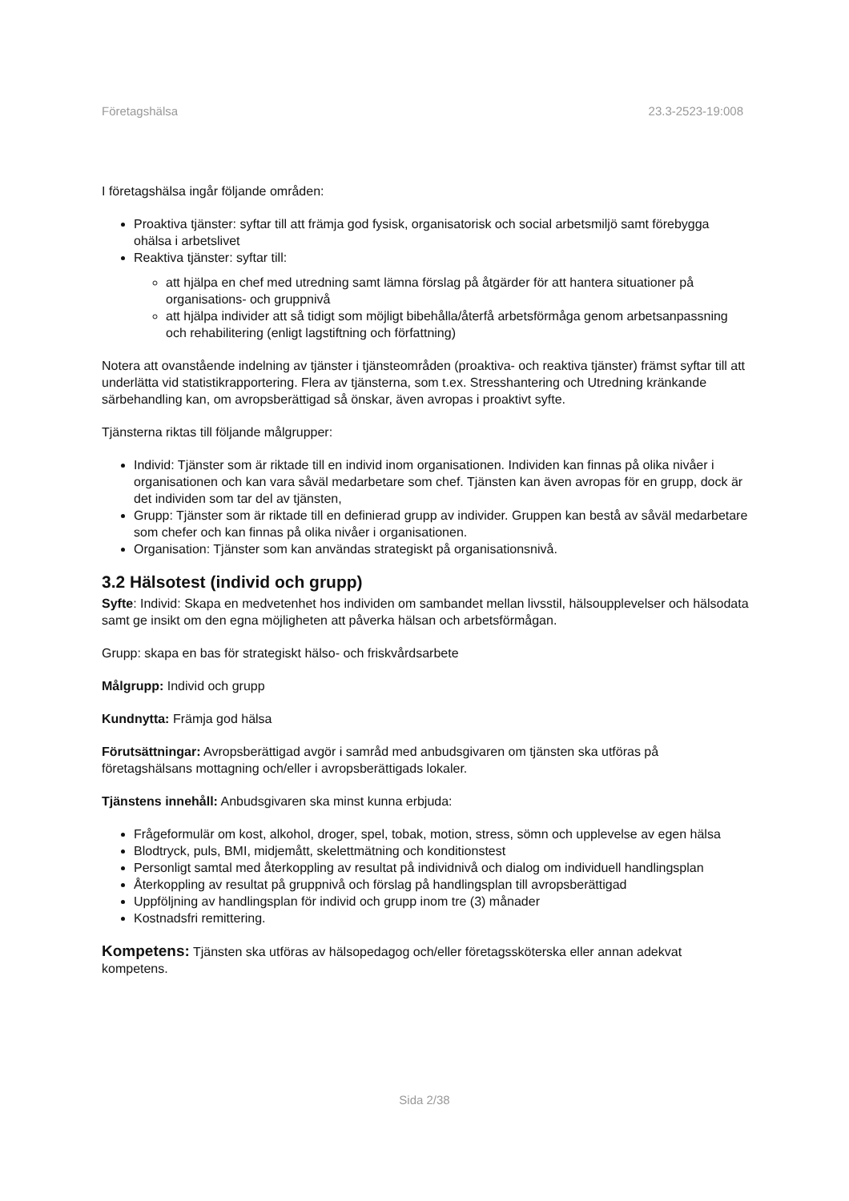Företagshälsa 23.3-2523-19:008
I företagshälsa ingår följande områden:
Proaktiva tjänster: syftar till att främja god fysisk, organisatorisk och social arbetsmiljö samt förebygga ohälsa i arbetslivet
Reaktiva tjänster: syftar till:
att hjälpa en chef med utredning samt lämna förslag på åtgärder för att hantera situationer på organisations- och gruppnivå
att hjälpa individer att så tidigt som möjligt bibehålla/återfå arbetsförmåga genom arbetsanpassning och rehabilitering (enligt lagstiftning och författning)
Notera att ovanstående indelning av tjänster i tjänsteområden (proaktiva- och reaktiva tjänster) främst syftar till att underlätta vid statistikrapportering. Flera av tjänsterna, som t.ex. Stresshantering och Utredning kränkande särbehandling kan, om avropsberättigad så önskar, även avropas i proaktivt syfte.
Tjänsterna riktas till följande målgrupper:
Individ: Tjänster som är riktade till en individ inom organisationen. Individen kan finnas på olika nivåer i organisationen och kan vara såväl medarbetare som chef. Tjänsten kan även avropas för en grupp, dock är det individen som tar del av tjänsten,
Grupp: Tjänster som är riktade till en definierad grupp av individer. Gruppen kan bestå av såväl medarbetare som chefer och kan finnas på olika nivåer i organisationen.
Organisation: Tjänster som kan användas strategiskt på organisationsnivå.
3.2 Hälsotest (individ och grupp)
Syfte: Individ: Skapa en medvetenhet hos individen om sambandet mellan livsstil, hälsoupplevelser och hälsodata samt ge insikt om den egna möjligheten att påverka hälsan och arbetsförmågan.
Grupp: skapa en bas för strategiskt hälso- och friskvårdsarbete
Målgrupp: Individ och grupp
Kundnytta: Främja god hälsa
Förutsättningar: Avropsberättigad avgör i samråd med anbudsgivaren om tjänsten ska utföras på företagshälsans mottagning och/eller i avropsberättigads lokaler.
Tjänstens innehåll: Anbudsgivaren ska minst kunna erbjuda:
Frågeformulär om kost, alkohol, droger, spel, tobak, motion, stress, sömn och upplevelse av egen hälsa
Blodtryck, puls, BMI, midjemått, skelettmätning och konditionstest
Personligt samtal med återkoppling av resultat på individnivå och dialog om individuell handlingsplan
Återkoppling av resultat på gruppnivå och förslag på handlingsplan till avropsberättigad
Uppföljning av handlingsplan för individ och grupp inom tre (3) månader
Kostnadsfri remittering.
Kompetens: Tjänsten ska utföras av hälsopedagog och/eller företagssköterska eller annan adekvat kompetens.
Sida 2/38